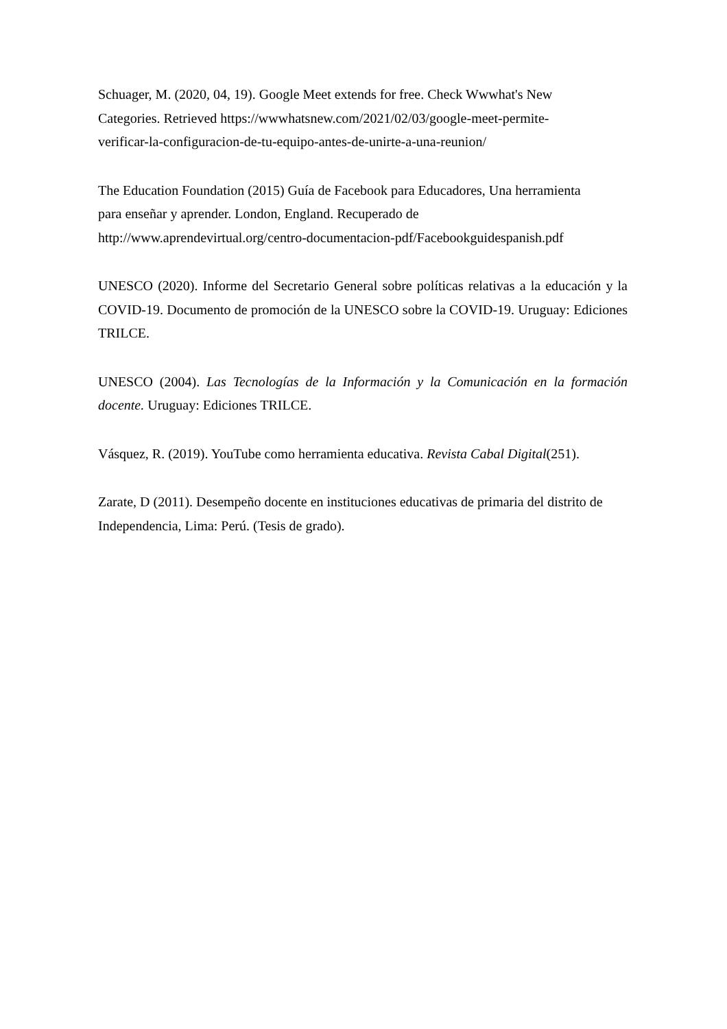Schuager, M. (2020, 04, 19). Google Meet extends for free. Check Wwwhat's New
Categories. Retrieved https://wwwhatsnew.com/2021/02/03/google-meet-permite-
verificar-la-configuracion-de-tu-equipo-antes-de-unirte-a-una-reunion/
The Education Foundation (2015) Guía de Facebook para Educadores, Una herramienta
para enseñar y aprender. London, England. Recuperado de
http://www.aprendevirtual.org/centro-documentacion-pdf/Facebookguidespanish.pdf
UNESCO (2020). Informe del Secretario General sobre políticas relativas a la educación y la COVID-19. Documento de promoción de la UNESCO sobre la COVID-19. Uruguay: Ediciones TRILCE.
UNESCO (2004). Las Tecnologías de la Información y la Comunicación en la formación docente. Uruguay: Ediciones TRILCE.
Vásquez, R. (2019). YouTube como herramienta educativa. Revista Cabal Digital(251).
Zarate, D (2011). Desempeño docente en instituciones educativas de primaria del distrito de Independencia, Lima: Perú. (Tesis de grado).